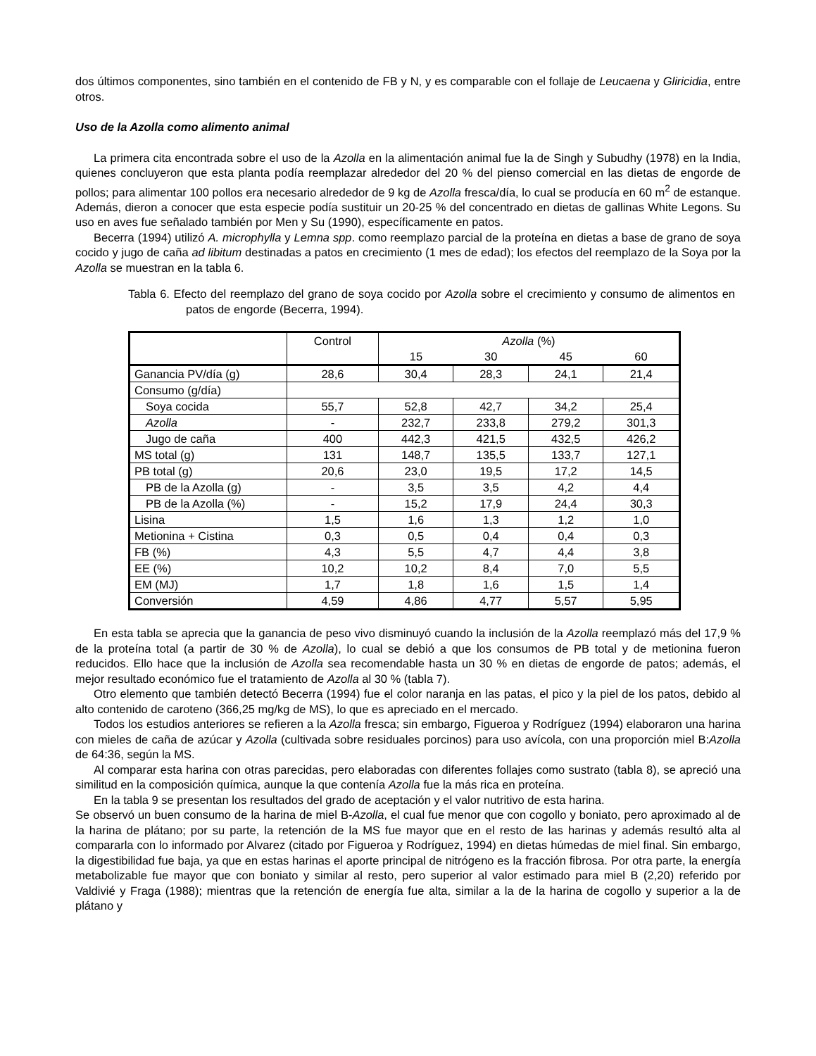dos últimos componentes, sino también en el contenido de FB y N, y es comparable con el follaje de Leucaena y Gliricidia, entre otros.
Uso de la Azolla como alimento animal
La primera cita encontrada sobre el uso de la Azolla en la alimentación animal fue la de Singh y Subudhy (1978) en la India, quienes concluyeron que esta planta podía reemplazar alrededor del 20 % del pienso comercial en las dietas de engorde de pollos; para alimentar 100 pollos era necesario alrededor de 9 kg de Azolla fresca/día, lo cual se producía en 60 m<sup>2</sup> de estanque. Además, dieron a conocer que esta especie podía sustituir un 20-25 % del concentrado en dietas de gallinas White Legons. Su uso en aves fue señalado también por Men y Su (1990), específicamente en patos.
Becerra (1994) utilizó A. microphylla y Lemna spp. como reemplazo parcial de la proteína en dietas a base de grano de soya cocido y jugo de caña ad libitum destinadas a patos en crecimiento (1 mes de edad); los efectos del reemplazo de la Soya por la Azolla se muestran en la tabla 6.
Tabla 6. Efecto del reemplazo del grano de soya cocido por Azolla sobre el crecimiento y consumo de alimentos en patos de engorde (Becerra, 1994).
| | Control | Azolla (%) | | | |
| --- | --- | --- | --- | --- | --- |
| | | 15 | 30 | 45 | 60 |
| Ganancia PV/día (g) | 28,6 | 30,4 | 28,3 | 24,1 | 21,4 |
| Consumo (g/día) | | | | | |
| Soya cocida | 55,7 | 52,8 | 42,7 | 34,2 | 25,4 |
| Azolla | - | 232,7 | 233,8 | 279,2 | 301,3 |
| Jugo de caña | 400 | 442,3 | 421,5 | 432,5 | 426,2 |
| MS total (g) | 131 | 148,7 | 135,5 | 133,7 | 127,1 |
| PB total (g) | 20,6 | 23,0 | 19,5 | 17,2 | 14,5 |
| PB de la Azolla (g) | - | 3,5 | 3,5 | 4,2 | 4,4 |
| PB de la Azolla (%) | - | 15,2 | 17,9 | 24,4 | 30,3 |
| Lisina | 1,5 | 1,6 | 1,3 | 1,2 | 1,0 |
| Metionina + Cistina | 0,3 | 0,5 | 0,4 | 0,4 | 0,3 |
| FB (%) | 4,3 | 5,5 | 4,7 | 4,4 | 3,8 |
| EE (%) | 10,2 | 10,2 | 8,4 | 7,0 | 5,5 |
| EM (MJ) | 1,7 | 1,8 | 1,6 | 1,5 | 1,4 |
| Conversión | 4,59 | 4,86 | 4,77 | 5,57 | 5,95 |
En esta tabla se aprecia que la ganancia de peso vivo disminuyó cuando la inclusión de la Azolla reemplazó más del 17,9 % de la proteína total (a partir de 30 % de Azolla), lo cual se debió a que los consumos de PB total y de metionina fueron reducidos. Ello hace que la inclusión de Azolla sea recomendable hasta un 30 % en dietas de engorde de patos; además, el mejor resultado económico fue el tratamiento de Azolla al 30 % (tabla 7).
Otro elemento que también detectó Becerra (1994) fue el color naranja en las patas, el pico y la piel de los patos, debido al alto contenido de caroteno (366,25 mg/kg de MS), lo que es apreciado en el mercado.
Todos los estudios anteriores se refieren a la Azolla fresca; sin embargo, Figueroa y Rodríguez (1994) elaboraron una harina con mieles de caña de azúcar y Azolla (cultivada sobre residuales porcinos) para uso avícola, con una proporción miel B:Azolla de 64:36, según la MS.
Al comparar esta harina con otras parecidas, pero elaboradas con diferentes follajes como sustrato (tabla 8), se apreció una similitud en la composición química, aunque la que contenía Azolla fue la más rica en proteína.
En la tabla 9 se presentan los resultados del grado de aceptación y el valor nutritivo de esta harina.
Se observó un buen consumo de la harina de miel B-Azolla, el cual fue menor que con cogollo y boniato, pero aproximado al de la harina de plátano; por su parte, la retención de la MS fue mayor que en el resto de las harinas y además resultó alta al compararla con lo informado por Alvarez (citado por Figueroa y Rodríguez, 1994) en dietas húmedas de miel final. Sin embargo, la digestibilidad fue baja, ya que en estas harinas el aporte principal de nitrógeno es la fracción fibrosa. Por otra parte, la energía metabolizable fue mayor que con boniato y similar al resto, pero superior al valor estimado para miel B (2,20) referido por Valdivié y Fraga (1988); mientras que la retención de energía fue alta, similar a la de la harina de cogollo y superior a la de plátano y